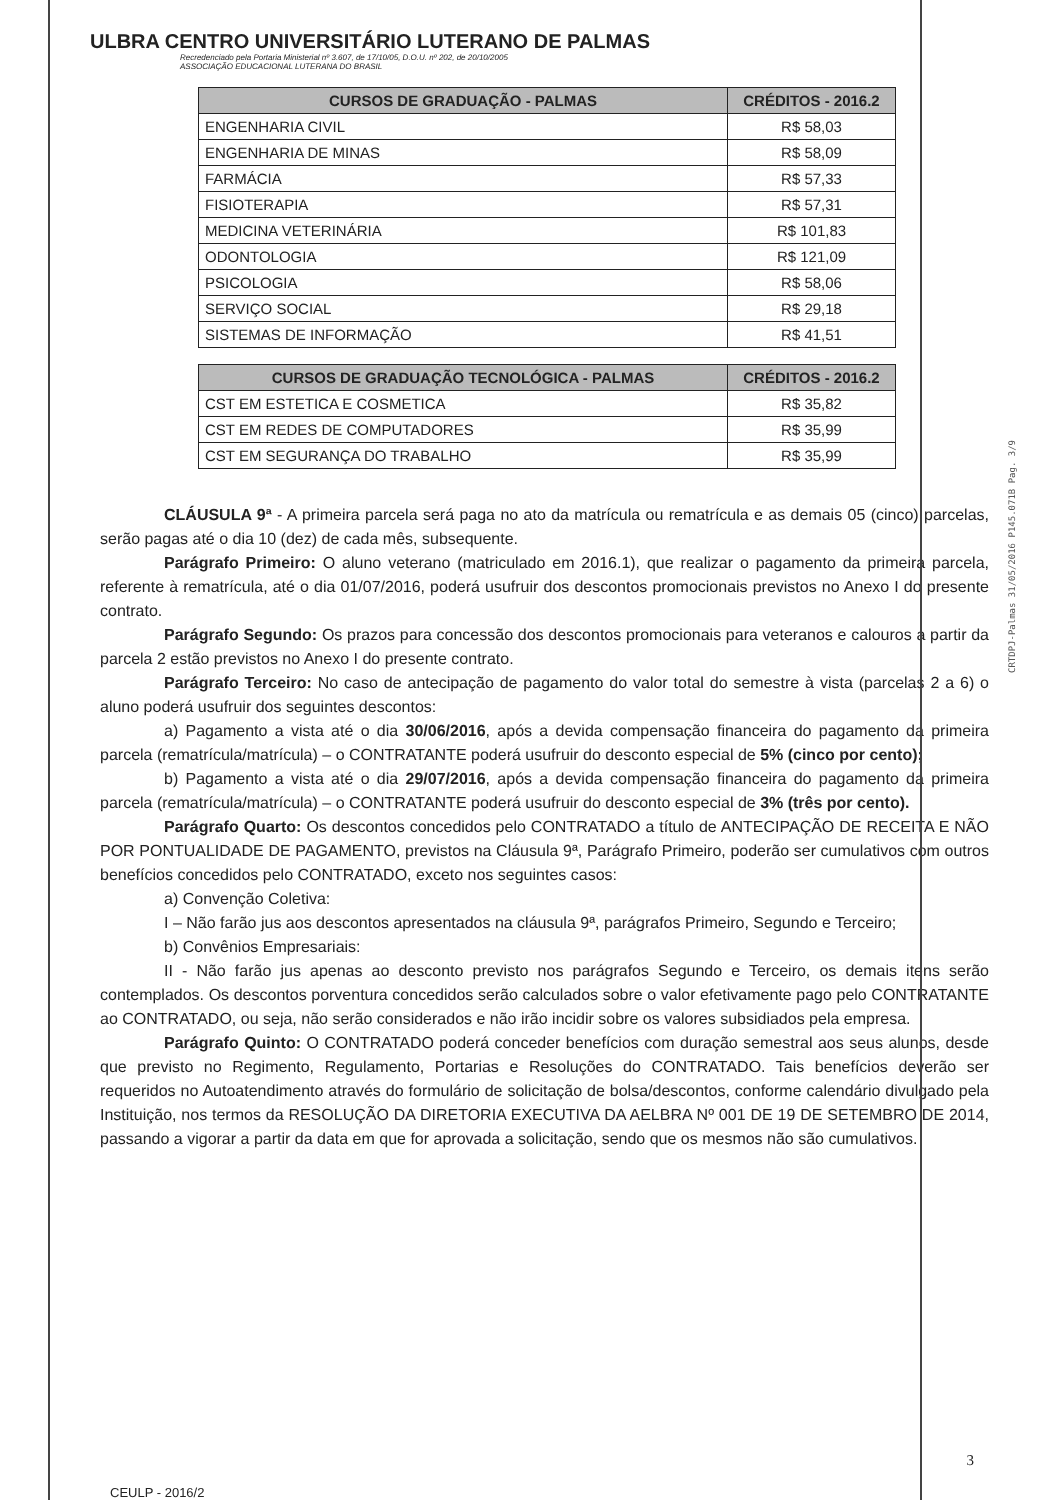ULBRA CENTRO UNIVERSITÁRIO LUTERANO DE PALMAS
Recredenciado pela Portaria Ministerial nº 3.607, de 17/10/05, D.O.U. nº 202, de 20/10/2005
ASSOCIAÇÃO EDUCACIONAL LUTERANA DO BRASIL
| CURSOS DE GRADUAÇÃO - PALMAS | CRÉDITOS - 2016.2 |
| --- | --- |
| ENGENHARIA CIVIL | R$ 58,03 |
| ENGENHARIA DE MINAS | R$ 58,09 |
| FARMÁCIA | R$ 57,33 |
| FISIOTERAPIA | R$ 57,31 |
| MEDICINA VETERINÁRIA | R$ 101,83 |
| ODONTOLOGIA | R$ 121,09 |
| PSICOLOGIA | R$ 58,06 |
| SERVIÇO SOCIAL | R$ 29,18 |
| SISTEMAS DE INFORMAÇÃO | R$ 41,51 |
| CURSOS DE GRADUAÇÃO TECNOLÓGICA - PALMAS | CRÉDITOS - 2016.2 |
| --- | --- |
| CST EM ESTETICA E COSMETICA | R$ 35,82 |
| CST EM REDES DE COMPUTADORES | R$ 35,99 |
| CST EM SEGURANÇA DO TRABALHO | R$ 35,99 |
CLÁUSULA 9ª - A primeira parcela será paga no ato da matrícula ou rematrícula e as demais 05 (cinco) parcelas, serão pagas até o dia 10 (dez) de cada mês, subsequente.
Parágrafo Primeiro: O aluno veterano (matriculado em 2016.1), que realizar o pagamento da primeira parcela, referente à rematrícula, até o dia 01/07/2016, poderá usufruir dos descontos promocionais previstos no Anexo I do presente contrato.
Parágrafo Segundo: Os prazos para concessão dos descontos promocionais para veteranos e calouros a partir da parcela 2 estão previstos no Anexo I do presente contrato.
Parágrafo Terceiro: No caso de antecipação de pagamento do valor total do semestre à vista (parcelas 2 a 6) o aluno poderá usufruir dos seguintes descontos:
a) Pagamento a vista até o dia 30/06/2016, após a devida compensação financeira do pagamento da primeira parcela (rematrícula/matrícula) – o CONTRATANTE poderá usufruir do desconto especial de 5% (cinco por cento);
b) Pagamento a vista até o dia 29/07/2016, após a devida compensação financeira do pagamento da primeira parcela (rematrícula/matrícula) – o CONTRATANTE poderá usufruir do desconto especial de 3% (três por cento).
Parágrafo Quarto: Os descontos concedidos pelo CONTRATADO a título de ANTECIPAÇÃO DE RECEITA E NÃO POR PONTUALIDADE DE PAGAMENTO, previstos na Cláusula 9ª, Parágrafo Primeiro, poderão ser cumulativos com outros benefícios concedidos pelo CONTRATADO, exceto nos seguintes casos:
a) Convenção Coletiva:
I – Não farão jus aos descontos apresentados na cláusula 9ª, parágrafos Primeiro, Segundo e Terceiro;
b) Convênios Empresariais:
II - Não farão jus apenas ao desconto previsto nos parágrafos Segundo e Terceiro, os demais itens serão contemplados. Os descontos porventura concedidos serão calculados sobre o valor efetivamente pago pelo CONTRATANTE ao CONTRATADO, ou seja, não serão considerados e não irão incidir sobre os valores subsidiados pela empresa.
Parágrafo Quinto: O CONTRATADO poderá conceder benefícios com duração semestral aos seus alunos, desde que previsto no Regimento, Regulamento, Portarias e Resoluções do CONTRATADO. Tais benefícios deverão ser requeridos no Autoatendimento através do formulário de solicitação de bolsa/descontos, conforme calendário divulgado pela Instituição, nos termos da RESOLUÇÃO DA DIRETORIA EXECUTIVA DA AELBRA Nº 001 DE 19 DE SETEMBRO DE 2014, passando a vigorar a partir da data em que for aprovada a solicitação, sendo que os mesmos não são cumulativos.
CRTDPJ-Palmas 31/05/2016 P145.071B Pag. 3/9
3
CEULP - 2016/2